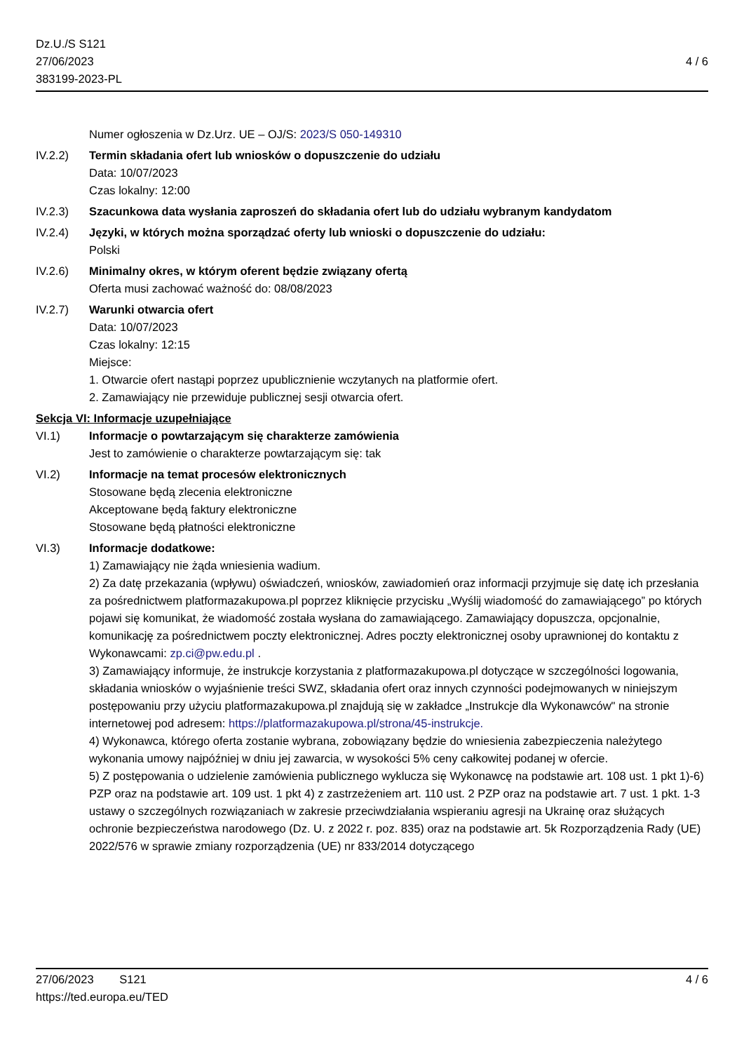Dz.U./S S121
27/06/2023
383199-2023-PL
4 / 6
Numer ogłoszenia w Dz.Urz. UE – OJ/S: 2023/S 050-149310
IV.2.2) Termin składania ofert lub wniosków o dopuszczenie do udziału
Data: 10/07/2023
Czas lokalny: 12:00
IV.2.3) Szacunkowa data wysłania zaproszeń do składania ofert lub do udziału wybranym kandydatom
IV.2.4) Języki, w których można sporządzać oferty lub wnioski o dopuszczenie do udziału:
Polski
IV.2.6) Minimalny okres, w którym oferent będzie związany ofertą
Oferta musi zachować ważność do: 08/08/2023
IV.2.7) Warunki otwarcia ofert
Data: 10/07/2023
Czas lokalny: 12:15
Miejsce:
1. Otwarcie ofert nastąpi poprzez upublicznienie wczytanych na platformie ofert.
2. Zamawiający nie przewiduje publicznej sesji otwarcia ofert.
Sekcja VI: Informacje uzupełniające
VI.1) Informacje o powtarzającym się charakterze zamówienia
Jest to zamówienie o charakterze powtarzającym się: tak
VI.2) Informacje na temat procesów elektronicznych
Stosowane będą zlecenia elektroniczne
Akceptowane będą faktury elektroniczne
Stosowane będą płatności elektroniczne
VI.3) Informacje dodatkowe:
1) Zamawiający nie żąda wniesienia wadium.
2) Za datę przekazania (wpływu) oświadczeń, wniosków, zawiadomień oraz informacji przyjmuje się datę ich przesłania za pośrednictwem platformazakupowa.pl poprzez kliknięcie przycisku „Wyślij wiadomość do zamawiającego” po których pojawi się komunikat, że wiadomość została wysłana do zamawiającego. Zamawiający dopuszcza, opcjonalnie, komunikację za pośrednictwem poczty elektronicznej. Adres poczty elektronicznej osoby uprawnionej do kontaktu z Wykonawcami: zp.ci@pw.edu.pl .
3) Zamawiający informuje, że instrukcje korzystania z platformazakupowa.pl dotyczące w szczególności logowania, składania wniosków o wyjaśnienie treści SWZ, składania ofert oraz innych czynności podejmowanych w niniejszym postępowaniu przy użyciu platformazakupowa.pl znajdują się w zakładce „Instrukcje dla Wykonawców" na stronie internetowej pod adresem: https://platformazakupowa.pl/strona/45-instrukcje.
4) Wykonawca, którego oferta zostanie wybrana, zobowiązany będzie do wniesienia zabezpieczenia należytego wykonania umowy najpóźniej w dniu jej zawarcia, w wysokości 5% ceny całkowitej podanej w ofercie.
5) Z postępowania o udzielenie zamówienia publicznego wyklucza się Wykonawcę na podstawie art. 108 ust. 1 pkt 1)-6) PZP oraz na podstawie art. 109 ust. 1 pkt 4) z zastrzeżeniem art. 110 ust. 2 PZP oraz na podstawie art. 7 ust. 1 pkt. 1-3 ustawy o szczególnych rozwiązaniach w zakresie przeciwdziałania wspieraniu agresji na Ukrainę oraz służących ochronie bezpieczeństwa narodowego (Dz. U. z 2022 r. poz. 835) oraz na podstawie art. 5k Rozporządzenia Rady (UE) 2022/576 w sprawie zmiany rozporządzenia (UE) nr 833/2014 dotyczącego
27/06/2023 S121
https://ted.europa.eu/TED
4 / 6